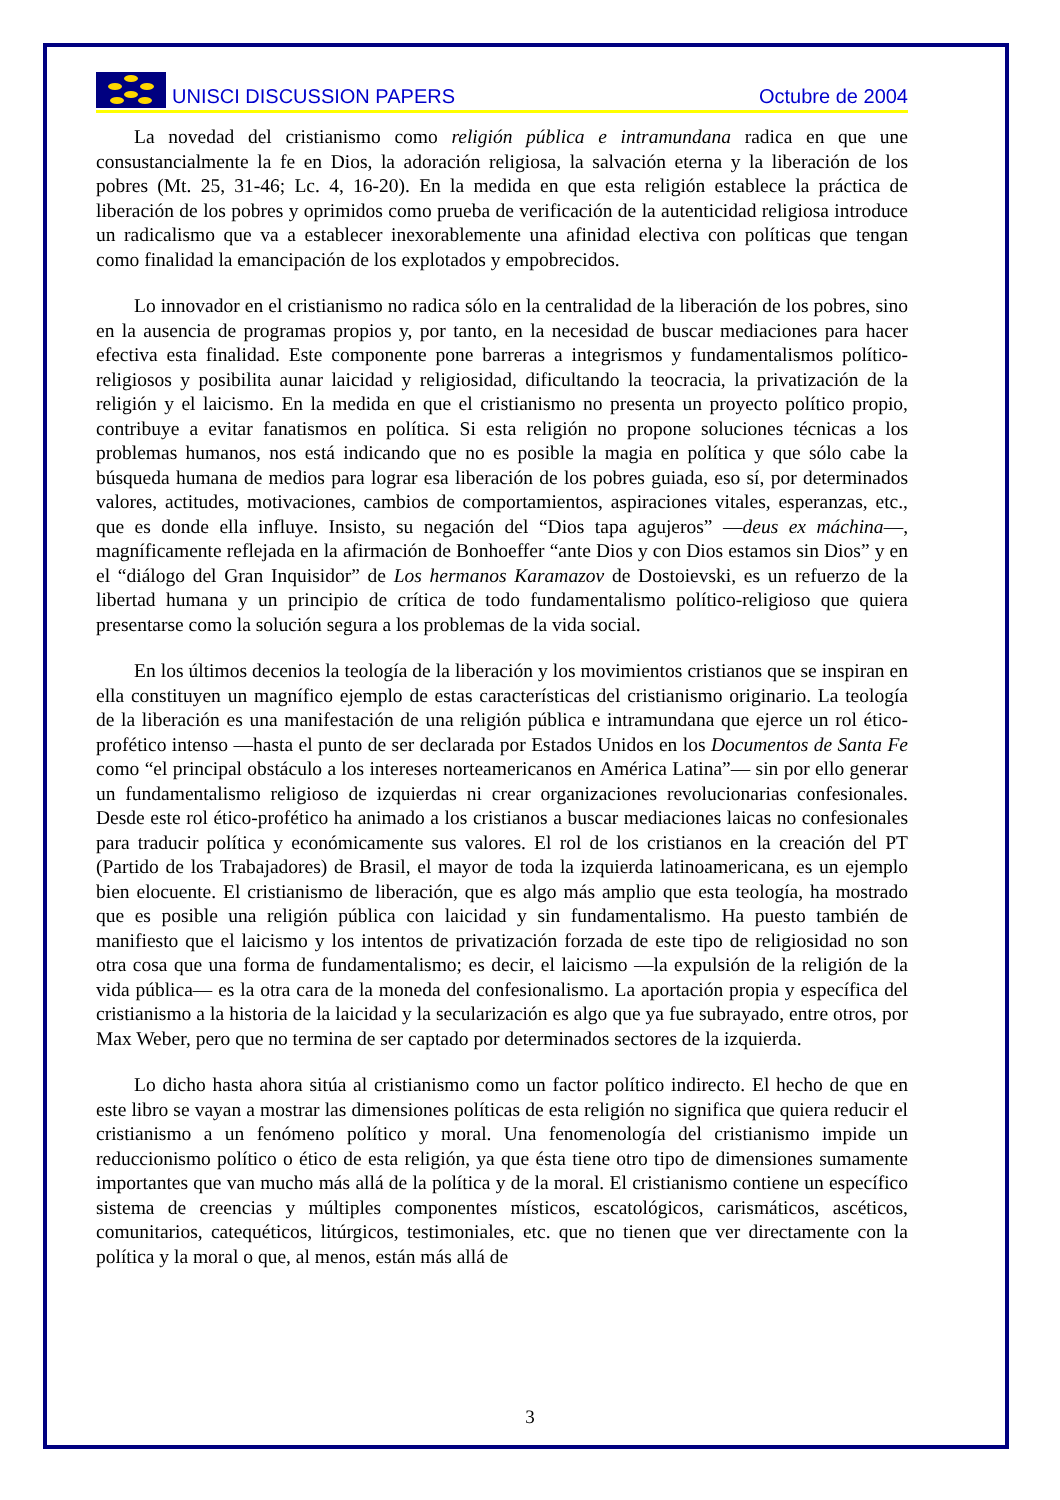UNISCI DISCUSSION PAPERS
Octubre de 2004
La novedad del cristianismo como religión pública e intramundana radica en que une consustancialmente la fe en Dios, la adoración religiosa, la salvación eterna y la liberación de los pobres (Mt. 25, 31-46; Lc. 4, 16-20). En la medida en que esta religión establece la práctica de liberación de los pobres y oprimidos como prueba de verificación de la autenticidad religiosa introduce un radicalismo que va a establecer inexorablemente una afinidad electiva con políticas que tengan como finalidad la emancipación de los explotados y empobrecidos.
Lo innovador en el cristianismo no radica sólo en la centralidad de la liberación de los pobres, sino en la ausencia de programas propios y, por tanto, en la necesidad de buscar mediaciones para hacer efectiva esta finalidad. Este componente pone barreras a integrismos y fundamentalismos político-religiosos y posibilita aunar laicidad y religiosidad, dificultando la teocracia, la privatización de la religión y el laicismo. En la medida en que el cristianismo no presenta un proyecto político propio, contribuye a evitar fanatismos en política. Si esta religión no propone soluciones técnicas a los problemas humanos, nos está indicando que no es posible la magia en política y que sólo cabe la búsqueda humana de medios para lograr esa liberación de los pobres guiada, eso sí, por determinados valores, actitudes, motivaciones, cambios de comportamientos, aspiraciones vitales, esperanzas, etc., que es donde ella influye. Insisto, su negación del “Dios tapa agujeros” —deus ex máchina—, magníficamente reflejada en la afirmación de Bonhoeffer “ante Dios y con Dios estamos sin Dios” y en el “diálogo del Gran Inquisidor” de Los hermanos Karamazov de Dostoievski, es un refuerzo de la libertad humana y un principio de crítica de todo fundamentalismo político-religioso que quiera presentarse como la solución segura a los problemas de la vida social.
En los últimos decenios la teología de la liberación y los movimientos cristianos que se inspiran en ella constituyen un magnífico ejemplo de estas características del cristianismo originario. La teología de la liberación es una manifestación de una religión pública e intramundana que ejerce un rol ético-profético intenso —hasta el punto de ser declarada por Estados Unidos en los Documentos de Santa Fe como “el principal obstáculo a los intereses norteamericanos en América Latina”— sin por ello generar un fundamentalismo religioso de izquierdas ni crear organizaciones revolucionarias confesionales. Desde este rol ético-profético ha animado a los cristianos a buscar mediaciones laicas no confesionales para traducir política y económicamente sus valores. El rol de los cristianos en la creación del PT (Partido de los Trabajadores) de Brasil, el mayor de toda la izquierda latinoamericana, es un ejemplo bien elocuente. El cristianismo de liberación, que es algo más amplio que esta teología, ha mostrado que es posible una religión pública con laicidad y sin fundamentalismo. Ha puesto también de manifiesto que el laicismo y los intentos de privatización forzada de este tipo de religiosidad no son otra cosa que una forma de fundamentalismo; es decir, el laicismo —la expulsión de la religión de la vida pública— es la otra cara de la moneda del confesionalismo. La aportación propia y específica del cristianismo a la historia de la laicidad y la secularización es algo que ya fue subrayado, entre otros, por Max Weber, pero que no termina de ser captado por determinados sectores de la izquierda.
Lo dicho hasta ahora sitúa al cristianismo como un factor político indirecto. El hecho de que en este libro se vayan a mostrar las dimensiones políticas de esta religión no significa que quiera reducir el cristianismo a un fenómeno político y moral. Una fenomenología del cristianismo impide un reduccionismo político o ético de esta religión, ya que ésta tiene otro tipo de dimensiones sumamente importantes que van mucho más allá de la política y de la moral. El cristianismo contiene un específico sistema de creencias y múltiples componentes místicos, escatológicos, carismáticos, ascéticos, comunitarios, catequéticos, litúrgicos, testimoniales, etc. que no tienen que ver directamente con la política y la moral o que, al menos, están más allá de
3